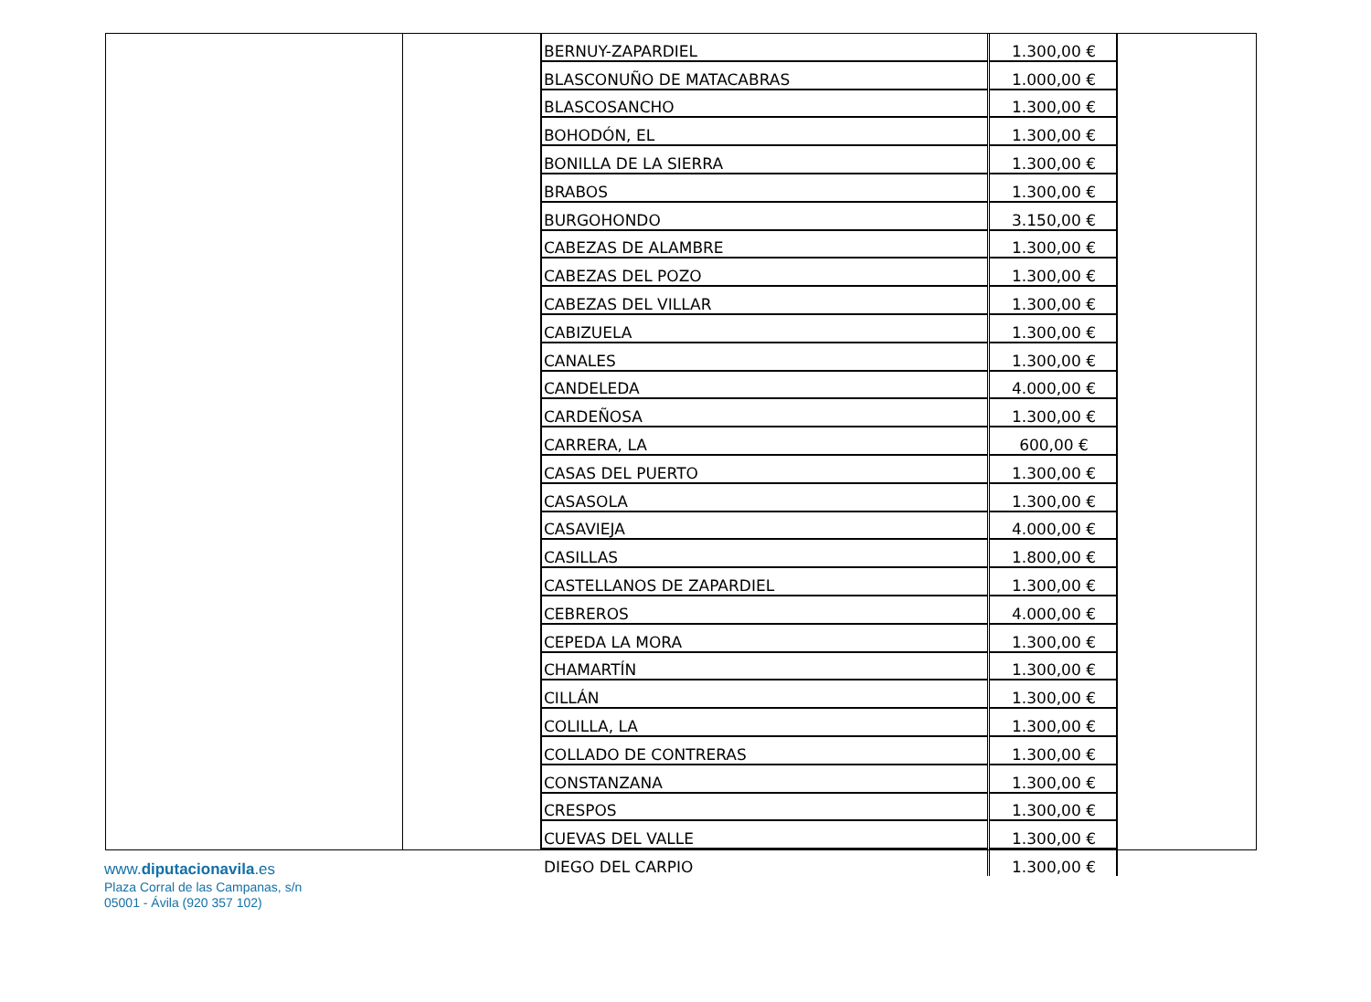| BERNUY-ZAPARDIEL | 1.300,00 € |
| BLASCONUÑO DE MATACABRAS | 1.000,00 € |
| BLASCOSANCHO | 1.300,00 € |
| BOHODÓN, EL | 1.300,00 € |
| BONILLA DE LA SIERRA | 1.300,00 € |
| BRABOS | 1.300,00 € |
| BURGOHONDO | 3.150,00 € |
| CABEZAS DE ALAMBRE | 1.300,00 € |
| CABEZAS DEL POZO | 1.300,00 € |
| CABEZAS DEL VILLAR | 1.300,00 € |
| CABIZUELA | 1.300,00 € |
| CANALES | 1.300,00 € |
| CANDELEDA | 4.000,00 € |
| CARDEÑOSA | 1.300,00 € |
| CARRERA, LA | 600,00 € |
| CASAS DEL PUERTO | 1.300,00 € |
| CASASOLA | 1.300,00 € |
| CASAVIEJA | 4.000,00 € |
| CASILLAS | 1.800,00 € |
| CASTELLANOS DE ZAPARDIEL | 1.300,00 € |
| CEBREROS | 4.000,00 € |
| CEPEDA LA MORA | 1.300,00 € |
| CHAMARTÍN | 1.300,00 € |
| CILLÁN | 1.300,00 € |
| COLILLA, LA | 1.300,00 € |
| COLLADO DE CONTRERAS | 1.300,00 € |
| CONSTANZANA | 1.300,00 € |
| CRESPOS | 1.300,00 € |
| CUEVAS DEL VALLE | 1.300,00 € |
| DIEGO DEL CARPIO | 1.300,00 € |
www.diputacionavila.es
Plaza Corral de las Campanas, s/n
05001 - Ávila (920 357 102)